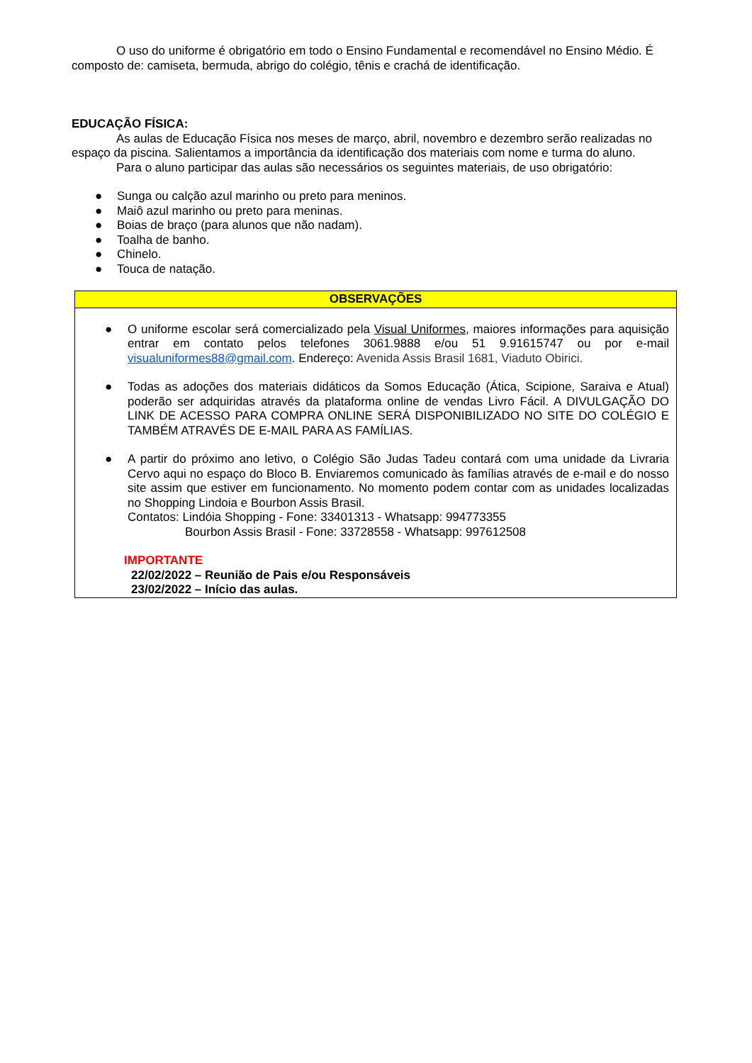O uso do uniforme é obrigatório em todo o Ensino Fundamental e recomendável no Ensino Médio. É composto de: camiseta, bermuda, abrigo do colégio, tênis e crachá de identificação.
EDUCAÇÃO FÍSICA:
As aulas de Educação Física nos meses de março, abril, novembro e dezembro serão realizadas no espaço da piscina. Salientamos a importância da identificação dos materiais com nome e turma do aluno.
Para o aluno participar das aulas são necessários os seguintes materiais, de uso obrigatório:
● Sunga ou calção azul marinho ou preto para meninos.
● Maiô azul marinho ou preto para meninas.
● Boias de braço (para alunos que não nadam).
● Toalha de banho.
● Chinelo.
● Touca de natação.
| OBSERVAÇÕES |
| --- |
| ● O uniforme escolar será comercializado pela Visual Uniformes , maiores informações para aquisição entrar em contato pelos telefones 3061.9888 e/ou 51 9.91615747 ou por e-mail visualuniformes88@gmail.com . Endereço: Avenida Assis Brasil 1681, Viaduto Obirici. ● Todas as adoções dos materiais didáticos da Somos Educação (Ática, Scipione, Saraiva e Atual) poderão ser adquiridas através da plataforma online de vendas Livro Fácil. A DIVULGAÇÃO DO LINK DE ACESSO PARA COMPRA ONLINE SERÁ DISPONIBILIZADO NO SITE DO COLÉGIO E TAMBÉM ATRAVÉS DE E-MAIL PARA AS FAMÍLIAS. ● A partir do próximo ano letivo, o Colégio São Judas Tadeu contará com uma unidade da Livraria Cervo aqui no espaço do Bloco B. Enviaremos comunicado às famílias através de e-mail e do nosso site assim que estiver em funcionamento. No momento podem contar com as unidades localizadas no Shopping Lindoia e Bourbon Assis Brasil. Contatos: Lindóia Shopping - Fone: 33401313 - Whatsapp: 994773355 Bourbon Assis Brasil - Fone: 33728558 - Whatsapp: 997612508 IMPORTANTE 22/02/2022 – Reunião de Pais e/ou Responsáveis 23/02/2022 – Início das aulas. |